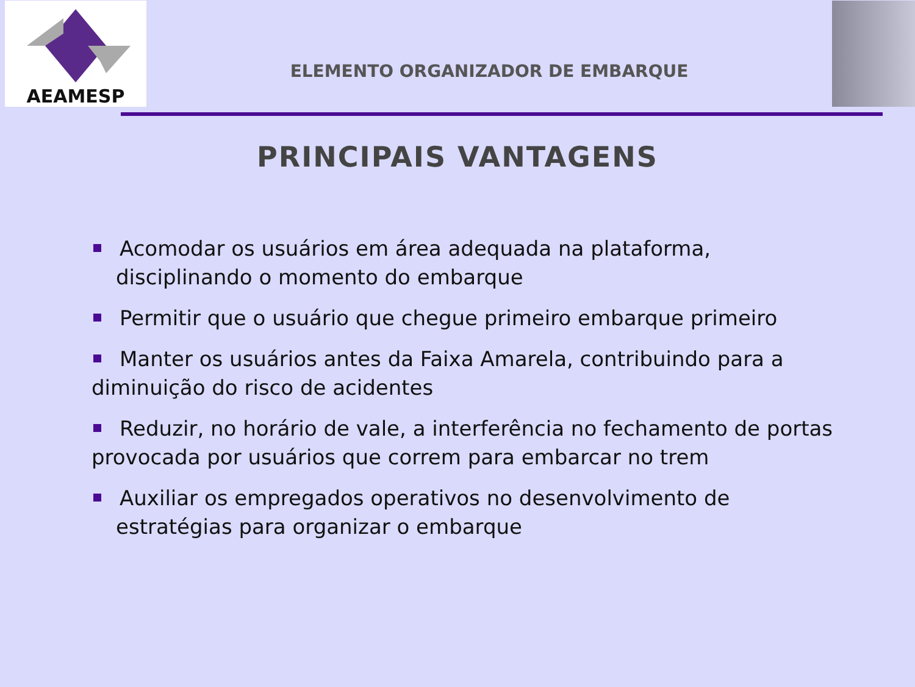AEAMESP
ELEMENTO ORGANIZADOR DE EMBARQUE
PRINCIPAIS VANTAGENS
Acomodar os usuários em área adequada na plataforma,
disciplinando o momento do embarque
Permitir que o usuário que chegue primeiro embarque primeiro
Manter os usuários antes da Faixa Amarela, contribuindo para a diminuição do risco de acidentes
Reduzir, no horário de vale, a interferência no fechamento de portas provocada por usuários que correm para embarcar no trem
Auxiliar os empregados operativos no desenvolvimento de
estratégias para organizar o embarque